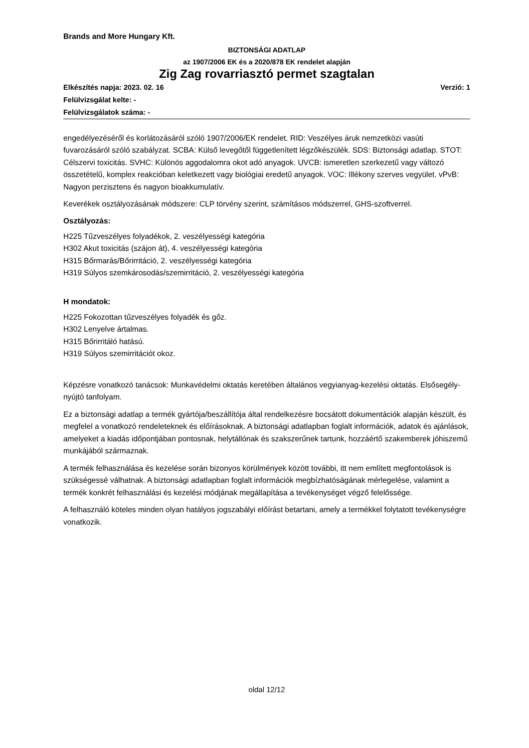Brands and More Hungary Kft.
BIZTONSÁGI ADATLAP
az 1907/2006 EK és a 2020/878 EK rendelet alapján
Zig Zag rovarriasztó permet szagtalan
Elkészítés napja: 2023. 02. 16 Verzió: 1
Felülvizsgálat kelte: -
Felülvizsgálatok száma: -
engedélyezéséről és korlátozásáról szóló 1907/2006/EK rendelet. RID: Veszélyes áruk nemzetközi vasúti fuvarozásáról szóló szabályzat. SCBA: Külső levegőtől függetlenített légzőkészülék. SDS: Biztonsági adatlap. STOT: Célszervi toxicitás. SVHC: Különös aggodalomra okot adó anyagok. UVCB: ismeretlen szerkezetű vagy változó összetételű, komplex reakcióban keletkezett vagy biológiai eredetű anyagok. VOC: Illékony szerves vegyület. vPvB: Nagyon perzisztens és nagyon bioakkumulatív.
Keverékek osztályozásának módszere: CLP törvény szerint, számításos módszerrel, GHS-szoftverrel.
Osztályozás:
H225 Tűzveszélyes folyadékok, 2. veszélyességi kategória
H302 Akut toxicitás (szájon át), 4. veszélyességi kategória
H315 Bőrmarás/Bőrirritáció, 2. veszélyességi kategória
H319 Súlyos szemkárosodás/szemirritáció, 2. veszélyességi kategória
H mondatok:
H225 Fokozottan tűzveszélyes folyadék és gőz.
H302 Lenyelve ártalmas.
H315 Bőrirritáló hatású.
H319 Súlyos szemirritációt okoz.
Képzésre vonatkozó tanácsok: Munkavédelmi oktatás keretében általános vegyianyag-kezelési oktatás. Elsősegély-nyújtó tanfolyam.
Ez a biztonsági adatlap a termék gyártója/beszállítója által rendelkezésre bocsátott dokumentációk alapján készült, és megfelel a vonatkozó rendeleteknek és előírásoknak. A biztonsági adatlapban foglalt információk, adatok és ajánlások, amelyeket a kiadás időpontjában pontosnak, helytállónak és szakszerűnek tartunk, hozzáértő szakemberek jóhiszemű munkájából származnak.
A termék felhasználása és kezelése során bizonyos körülmények között további, itt nem említett megfontolások is szükségessé válhatnak. A biztonsági adatlapban foglalt információk megbízhatóságának mérlegelése, valamint a termék konkrét felhasználási és kezelési módjának megállapítása a tevékenységet végző felelőssége.
A felhasználó köteles minden olyan hatályos jogszabályi előírást betartani, amely a termékkel folytatott tevékenységre vonatkozik.
oldal 12/12